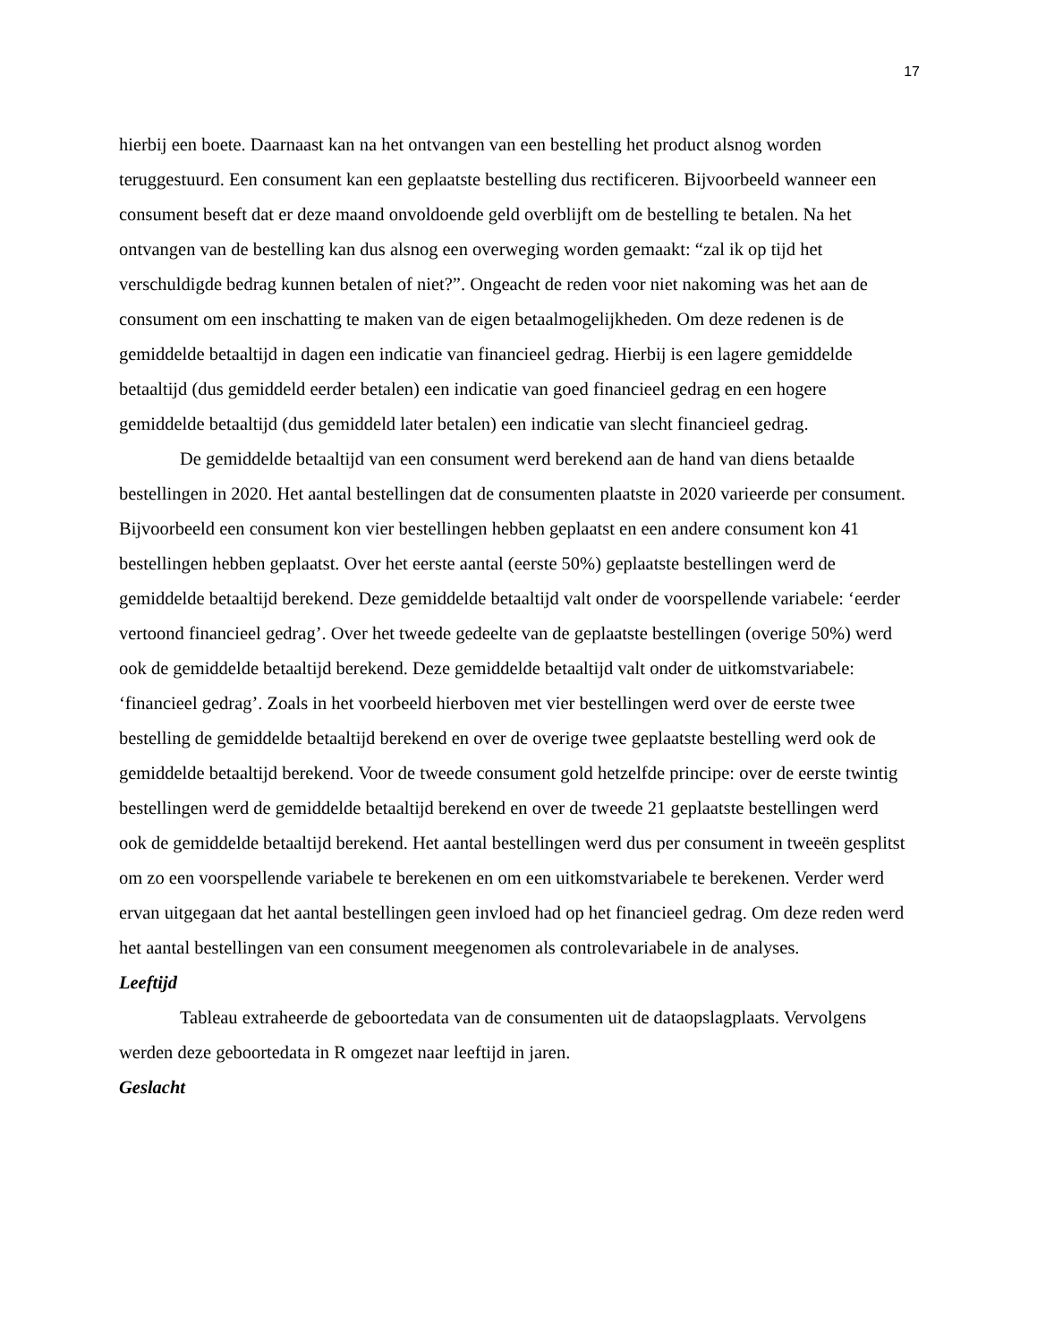17
hierbij een boete. Daarnaast kan na het ontvangen van een bestelling het product alsnog worden teruggestuurd. Een consument kan een geplaatste bestelling dus rectificeren. Bijvoorbeeld wanneer een consument beseft dat er deze maand onvoldoende geld overblijft om de bestelling te betalen. Na het ontvangen van de bestelling kan dus alsnog een overweging worden gemaakt: “zal ik op tijd het verschuldigde bedrag kunnen betalen of niet?”. Ongeacht de reden voor niet nakoming was het aan de consument om een inschatting te maken van de eigen betaalmogelijkheden. Om deze redenen is de gemiddelde betaaltijd in dagen een indicatie van financieel gedrag. Hierbij is een lagere gemiddelde betaaltijd (dus gemiddeld eerder betalen) een indicatie van goed financieel gedrag en een hogere gemiddelde betaaltijd (dus gemiddeld later betalen) een indicatie van slecht financieel gedrag.
De gemiddelde betaaltijd van een consument werd berekend aan de hand van diens betaalde bestellingen in 2020. Het aantal bestellingen dat de consumenten plaatste in 2020 varieerde per consument. Bijvoorbeeld een consument kon vier bestellingen hebben geplaatst en een andere consument kon 41 bestellingen hebben geplaatst. Over het eerste aantal (eerste 50%) geplaatste bestellingen werd de gemiddelde betaaltijd berekend. Deze gemiddelde betaaltijd valt onder de voorspellende variabele: ‘eerder vertoond financieel gedrag’. Over het tweede gedeelte van de geplaatste bestellingen (overige 50%) werd ook de gemiddelde betaaltijd berekend. Deze gemiddelde betaaltijd valt onder de uitkomstvariabele: ‘financieel gedrag’. Zoals in het voorbeeld hierboven met vier bestellingen werd over de eerste twee bestelling de gemiddelde betaaltijd berekend en over de overige twee geplaatste bestelling werd ook de gemiddelde betaaltijd berekend. Voor de tweede consument gold hetzelfde principe: over de eerste twintig bestellingen werd de gemiddelde betaaltijd berekend en over de tweede 21 geplaatste bestellingen werd ook de gemiddelde betaaltijd berekend. Het aantal bestellingen werd dus per consument in tweeën gesplitst om zo een voorspellende variabele te berekenen en om een uitkomstvariabele te berekenen. Verder werd ervan uitgegaan dat het aantal bestellingen geen invloed had op het financieel gedrag. Om deze reden werd het aantal bestellingen van een consument meegenomen als controlevariabele in de analyses.
Leeftijd
Tableau extraheerde de geboortedata van de consumenten uit de dataopslagplaats. Vervolgens werden deze geboortedata in R omgezet naar leeftijd in jaren.
Geslacht